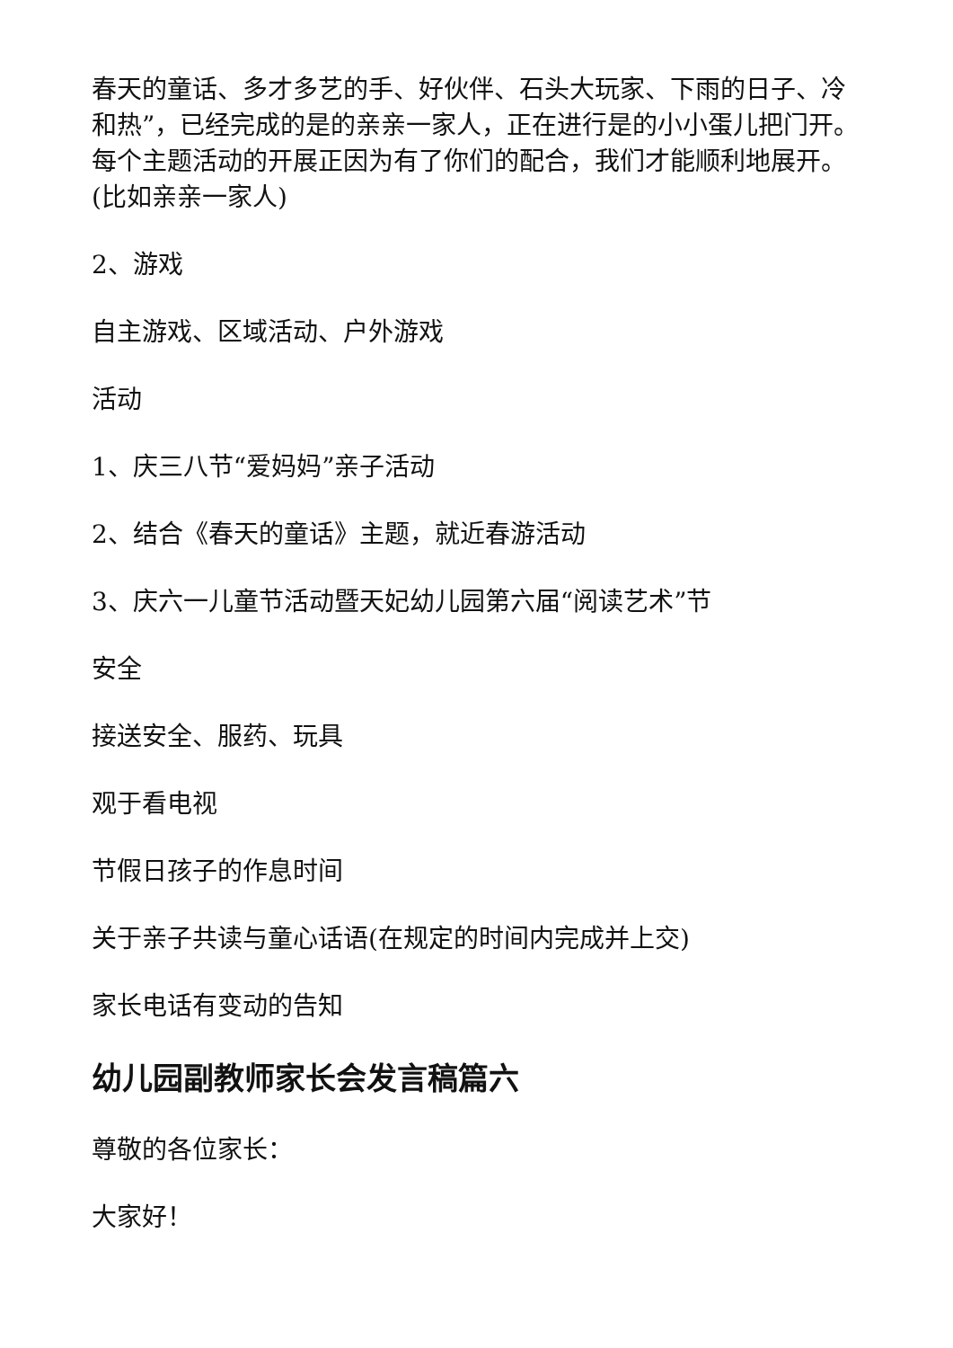春天的童话、多才多艺的手、好伙伴、石头大玩家、下雨的日子、冷和热”，已经完成的是的亲亲一家人，正在进行是的小小蛋儿把门开。每个主题活动的开展正因为有了你们的配合，我们才能顺利地展开。(比如亲亲一家人)
2、游戏
自主游戏、区域活动、户外游戏
活动
1、庆三八节“爱妈妈”亲子活动
2、结合《春天的童话》主题，就近春游活动
3、庆六一儿童节活动暨天妃幼儿园第六届“阅读艺术”节
安全
接送安全、服药、玩具
观于看电视
节假日孩子的作息时间
关于亲子共读与童心话语(在规定的时间内完成并上交)
家长电话有变动的告知
幼儿园副教师家长会发言稿篇六
尊敬的各位家长：
大家好！